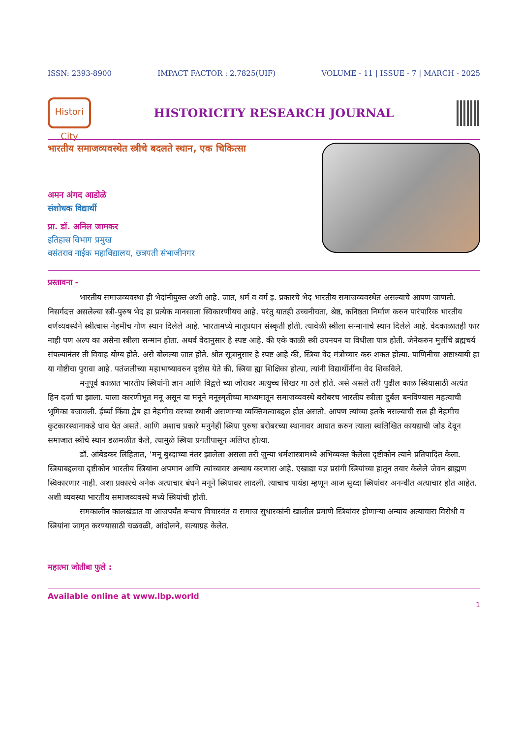ISSN: 2393-8900 IMPACT FACTOR : 2.7825(UIF) VOLUME - 11 | ISSUE - 7 | MARCH - 2025
Histori City
HISTORICITY RESEARCH JOURNAL
भारतीय समाजव्यवस्थेत स्त्रीचे बदलते स्थान, एक चिकित्सा
अमन अंगद आडोळे
संशोधक विद्यार्थी
प्रा. डॉ. अनिल जामकर
इतिहास विभाग प्रमुख
वसंतराव नाईक महाविद्यालय, छत्रपती संभाजीनगर
प्रस्तावना -
भारतीय समाजव्यवस्था ही भेदांनीयुक्त अशी आहे. जात, धर्म व वर्ग इ. प्रकारचे भेद भारतीय समाजव्यवस्थेत असल्याचे आपण जाणतो. निसर्गदत्त असलेल्या स्त्री-पुरुष भेद हा प्रत्येक मानसाला स्विकारणीयच आहे. परंतु यातही उच्चनीचता, श्रेष्ठ, कनिष्ठता निर्माण करुन पारंपारिक भारतीय वर्णव्यवस्थेने स्त्रीत्वास नेहमीच गौण स्थान दिलेले आहे. भारतामध्ये मातृप्रधान संस्कृती होती. त्यावेळी स्त्रीला सन्मानाचे स्थान दिलेले आहे. वेदकाळातही फार नाही पण अल्प का असेना स्त्रीला सन्मान होता. अथर्व वेदानुसार हे स्पष्ट आहे. की एके काळी स्त्री उपनयन या विधीला पात्र होती. जेनेकरुन मुलींचे ब्रह्मचर्य संपल्यानंतर ती विवाह योग्य होते. असे बोलल्या जात होते. श्रोत सूत्रानुसार हे स्पष्ट आहे की, स्त्रिया वेद मंत्रोच्चार करु शकत होत्या. पाणिनीचा अष्टाध्यायी हा या गोष्टीचा पुरावा आहे. पतंजलीच्या महाभाष्यावरुन दृष्टीस येते की, स्त्रिया ह्या शिक्षिका होत्या, त्यांनी विद्यार्थीनींना वेद शिकविले.
मनूपूर्व काळात भारतीय स्त्रियांनी ज्ञान आणि विद्वत्ते च्या जोरावर अत्युच्च शिखर गा ठले होते. असे असले तरी पुढील काळ स्त्रियासाठी अत्यंत हिन दर्जा चा झाला. याला कारणीभूत मनू असून या मनूने मनूस्मृतीच्या माध्यमातून समाजव्यवस्थे बरोबरच भारतीय स्त्रीला दुर्बल बनविण्यास महत्वाची भूमिका बजावली. ईर्ष्या किंवा द्वेष हा नेहमीच वरच्या स्थानी असणाऱ्या व्यक्तिमत्वाबद्दल होत असतो. आपण त्यांच्या इतके नसल्याची सल ही नेहमीच कुटकारस्थानाकडे धाव घेत असते. आणि अशाच प्रकारे मनुनेही स्त्रिया पुरुषा बरोबरच्या स्थानावर आघात करुन त्याला स्वलिखित कायद्याची जोड देवून समाजात स्त्रींचे स्थान डळमळीत केले, त्यामुळे स्त्रिया प्रगतीपासून अलिप्त होत्या.
डॉ. आंबेडकर लिहितात, ‘मनू बुध्दाच्या नंतर झालेला असला तरी जुन्या धर्मशास्त्रामध्ये अभिव्यक्त केलेला दृष्टीकोन त्याने प्रतिपादित केला. स्त्रियाबद्दलचा दृष्टीकोन भारतीय स्त्रियांना अपमान आणि त्यांच्यावर अन्याय करणारा आहे. एखाद्या यज्ञ प्रसंगी स्त्रियांच्या हातून तयार केलेले जेवन ब्राह्मण स्विकारणार नाही. अशा प्रकारचे अनेक अत्याचार बंधने मनूने स्त्रियावर लादली. त्याचाच पायंडा म्हणून आज सुध्दा स्त्रियांवर अनन्वीत अत्याचार होत आहेत. अशी व्यवस्था भारतीय समाजव्यवस्थे मध्ये स्त्रियांची होती.
समकालीन कालखंडात वा आजपर्यंत बऱ्याच विचारवंत व समाज सुधारकांनी खालील प्रमाणे स्त्रियांवर होणाऱ्या अन्याय अत्याचारा विरोधी व स्त्रियांना जागृत करण्यासाठी चळवळी, आंदोलने, सत्याग्रह केलेत.
महात्मा जोतीबा फुले :
Available online at www.lbp.world
1